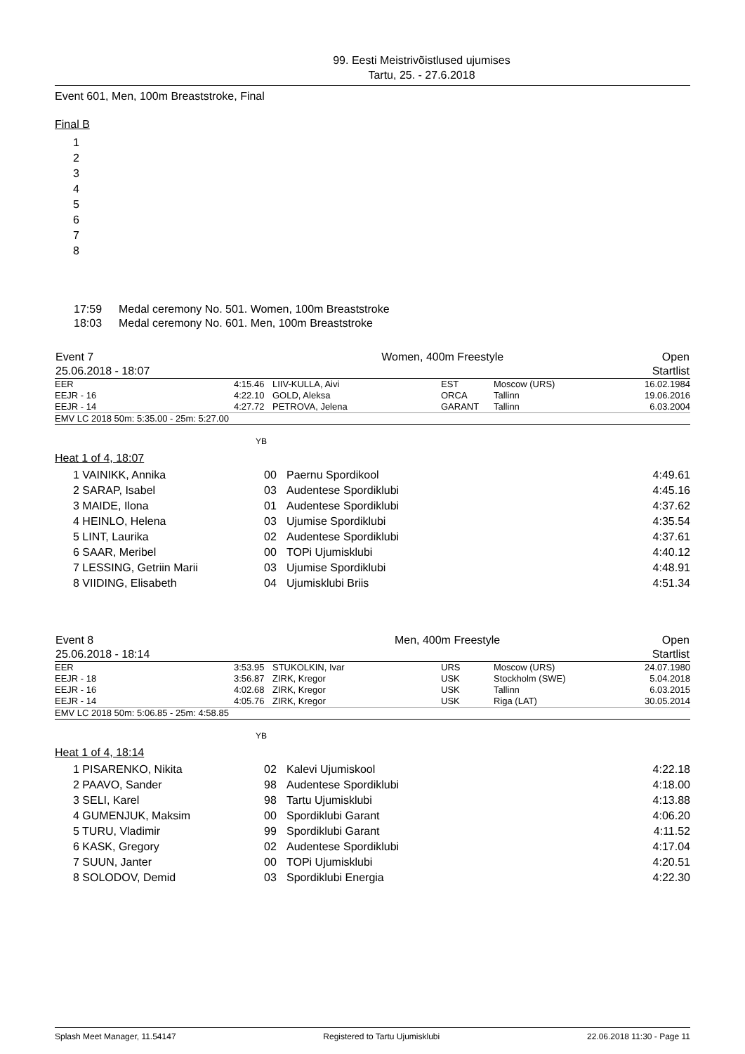99. Eesti Meistrivõistlused ujumises
Tartu, 25. - 27.6.2018
Event 601, Men, 100m Breaststroke, Final
Final B
1
2
3
4
5
6
7
8
| 17:59 | Medal ceremony No. 501. Women, 100m Breaststroke |
| 18:03 | Medal ceremony No. 601. Men, 100m Breaststroke |
| Event 7 | Women, 400m Freestyle | Open |
| 25.06.2018 - 18:07 | | Startlist |
| EER | 4:15.46 | LIIV-KULLA, Aivi | EST | Moscow (URS) | 16.02.1984 |
| EEJR - 16 | 4:22.10 | GOLD, Aleksa | ORCA | Tallinn | 19.06.2016 |
| EEJR - 14 | 4:27.72 | PETROVA, Jelena | GARANT | Tallinn | 6.03.2004 |
| EMV LC 2018 50m: 5:35.00 - 25m: 5:27.00 | | | | | |
YB
Heat 1 of 4, 18:07
| 1 VAINIKK, Annika | 00 | Paernu Spordikool | 4:49.61 |
| 2 SARAP, Isabel | 03 | Audentese Spordiklubi | 4:45.16 |
| 3 MAIDE, Ilona | 01 | Audentese Spordiklubi | 4:37.62 |
| 4 HEINLO, Helena | 03 | Ujumise Spordiklubi | 4:35.54 |
| 5 LINT, Laurika | 02 | Audentese Spordiklubi | 4:37.61 |
| 6 SAAR, Meribel | 00 | TOPi Ujumisklubi | 4:40.12 |
| 7 LESSING, Getriin Marii | 03 | Ujumise Spordiklubi | 4:48.91 |
| 8 VIIDING, Elisabeth | 04 | Ujumisklubi Briis | 4:51.34 |
| Event 8 | Men, 400m Freestyle | Open |
| 25.06.2018 - 18:14 | | Startlist |
| EER | 3:53.95 | STUKOLKIN, Ivar | URS | Moscow (URS) | 24.07.1980 |
| EEJR - 18 | 3:56.87 | ZIRK, Kregor | USK | Stockholm (SWE) | 5.04.2018 |
| EEJR - 16 | 4:02.68 | ZIRK, Kregor | USK | Tallinn | 6.03.2015 |
| EEJR - 14 | 4:05.76 | ZIRK, Kregor | USK | Riga (LAT) | 30.05.2014 |
| EMV LC 2018 50m: 5:06.85 - 25m: 4:58.85 | | | | | |
YB
Heat 1 of 4, 18:14
| 1 PISARENKO, Nikita | 02 | Kalevi Ujumiskool | 4:22.18 |
| 2 PAAVO, Sander | 98 | Audentese Spordiklubi | 4:18.00 |
| 3 SELI, Karel | 98 | Tartu Ujumisklubi | 4:13.88 |
| 4 GUMENJUK, Maksim | 00 | Spordiklubi Garant | 4:06.20 |
| 5 TURU, Vladimir | 99 | Spordiklubi Garant | 4:11.52 |
| 6 KASK, Gregory | 02 | Audentese Spordiklubi | 4:17.04 |
| 7 SUUN, Janter | 00 | TOPi Ujumisklubi | 4:20.51 |
| 8 SOLODOV, Demid | 03 | Spordiklubi Energia | 4:22.30 |
Splash Meet Manager, 11.54147 Registered to Tartu Ujumisklubi 22.06.2018 11:30 - Page 11